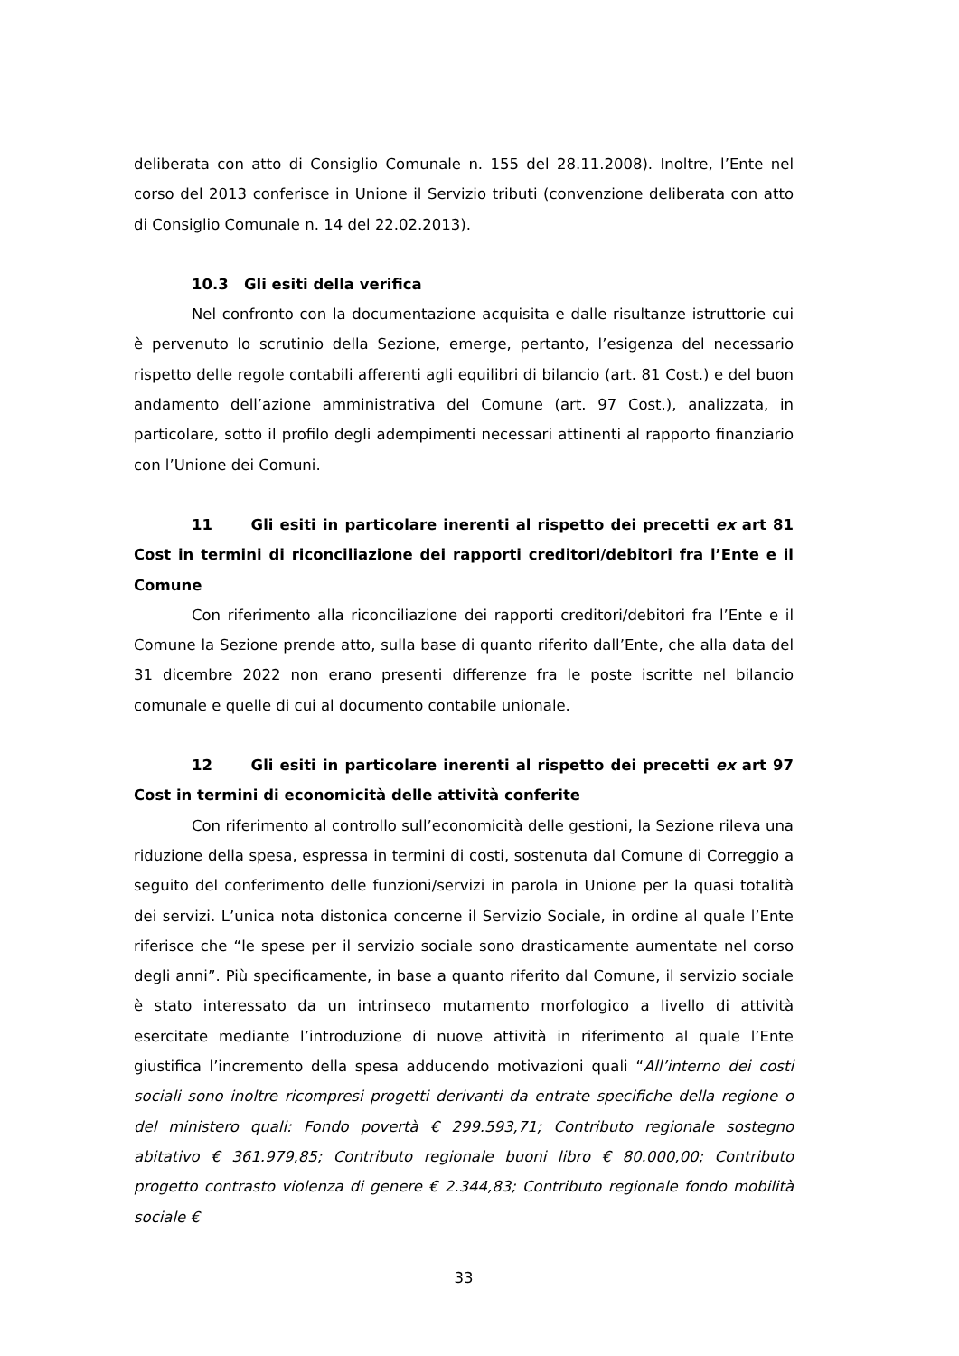deliberata con atto di Consiglio Comunale n. 155 del 28.11.2008). Inoltre, l’Ente nel corso del 2013 conferisce in Unione il Servizio tributi (convenzione deliberata con atto di Consiglio Comunale n. 14 del 22.02.2013).
10.3 Gli esiti della verifica
Nel confronto con la documentazione acquisita e dalle risultanze istruttorie cui è pervenuto lo scrutinio della Sezione, emerge, pertanto, l’esigenza del necessario rispetto delle regole contabili afferenti agli equilibri di bilancio (art. 81 Cost.) e del buon andamento dell’azione amministrativa del Comune (art. 97 Cost.), analizzata, in particolare, sotto il profilo degli adempimenti necessari attinenti al rapporto finanziario con l’Unione dei Comuni.
11 Gli esiti in particolare inerenti al rispetto dei precetti ex art 81 Cost in termini di riconciliazione dei rapporti creditori/debitori fra l’Ente e il Comune
Con riferimento alla riconciliazione dei rapporti creditori/debitori fra l’Ente e il Comune la Sezione prende atto, sulla base di quanto riferito dall’Ente, che alla data del 31 dicembre 2022 non erano presenti differenze fra le poste iscritte nel bilancio comunale e quelle di cui al documento contabile unionale.
12 Gli esiti in particolare inerenti al rispetto dei precetti ex art 97 Cost in termini di economicità delle attività conferite
Con riferimento al controllo sull’economicità delle gestioni, la Sezione rileva una riduzione della spesa, espressa in termini di costi, sostenuta dal Comune di Correggio a seguito del conferimento delle funzioni/servizi in parola in Unione per la quasi totalità dei servizi. L’unica nota distonica concerne il Servizio Sociale, in ordine al quale l’Ente riferisce che “le spese per il servizio sociale sono drasticamente aumentate nel corso degli anni”. Più specificamente, in base a quanto riferito dal Comune, il servizio sociale è stato interessato da un intrinseco mutamento morfologico a livello di attività esercitate mediante l’introduzione di nuove attività in riferimento al quale l’Ente giustifica l’incremento della spesa adducendo motivazioni quali “All’interno dei costi sociali sono inoltre ricompresi progetti derivanti da entrate specifiche della regione o del ministero quali: Fondo povertà € 299.593,71; Contributo regionale sostegno abitativo € 361.979,85; Contributo regionale buoni libro € 80.000,00; Contributo progetto contrasto violenza di genere € 2.344,83; Contributo regionale fondo mobilità sociale €
33